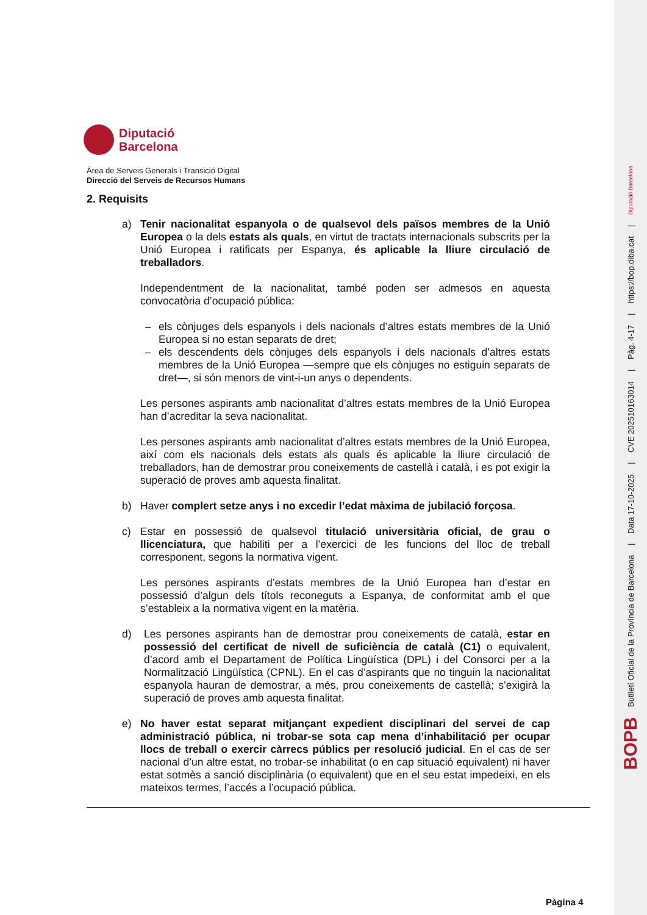BOPB Butlletí Oficial de la Província de Barcelona | Data 17-10-2025 | CVE 202510163014 | Pàg. 4-17 | https://bop.diba.cat | Diputació Barcelona
Diputació
Barcelona
Àrea de Serveis Generals i Transició Digital
Direcció del Serveis de Recursos Humans
2. Requisits
a) Tenir nacionalitat espanyola o de qualsevol dels països membres de la Unió Europea o la dels estats als quals, en virtut de tractats internacionals subscrits per la Unió Europea i ratificats per Espanya, és aplicable la lliure circulació de treballadors.
Independentment de la nacionalitat, també poden ser admesos en aquesta convocatòria d’ocupació pública:
els cònjuges dels espanyols i dels nacionals d’altres estats membres de la Unió Europea si no estan separats de dret;
els descendents dels cònjuges dels espanyols i dels nacionals d’altres estats membres de la Unió Europea —sempre que els cònjuges no estiguin separats de dret—, si són menors de vint-i-un anys o dependents.
Les persones aspirants amb nacionalitat d’altres estats membres de la Unió Europea han d’acreditar la seva nacionalitat.
Les persones aspirants amb nacionalitat d’altres estats membres de la Unió Europea, així com els nacionals dels estats als quals és aplicable la lliure circulació de treballadors, han de demostrar prou coneixements de castellà i català, i es pot exigir la superació de proves amb aquesta finalitat.
b) Haver complert setze anys i no excedir l’edat màxima de jubilació forçosa.
c) Estar en possessió de qualsevol titulació universitària oficial, de grau o llicenciatura, que habiliti per a l’exercici de les funcions del lloc de treball corresponent, segons la normativa vigent.
Les persones aspirants d’estats membres de la Unió Europea han d’estar en possessió d’algun dels títols reconeguts a Espanya, de conformitat amb el que s’estableix a la normativa vigent en la matèria.
d) Les persones aspirants han de demostrar prou coneixements de català, estar en possessió del certificat de nivell de suficiència de català (C1) o equivalent, d’acord amb el Departament de Política Lingüística (DPL) i del Consorci per a la Normalització Lingüística (CPNL). En el cas d’aspirants que no tinguin la nacionalitat espanyola hauran de demostrar, a més, prou coneixements de castellà; s’exigirà la superació de proves amb aquesta finalitat.
e) No haver estat separat mitjançant expedient disciplinari del servei de cap administració pública, ni trobar-se sota cap mena d’inhabilitació per ocupar llocs de treball o exercir càrrecs públics per resolució judicial. En el cas de ser nacional d’un altre estat, no trobar-se inhabilitat (o en cap situació equivalent) ni haver estat sotmès a sanció disciplinària (o equivalent) que en el seu estat impedeixi, en els mateixos termes, l’accés a l’ocupació pública.
Pàgina 4